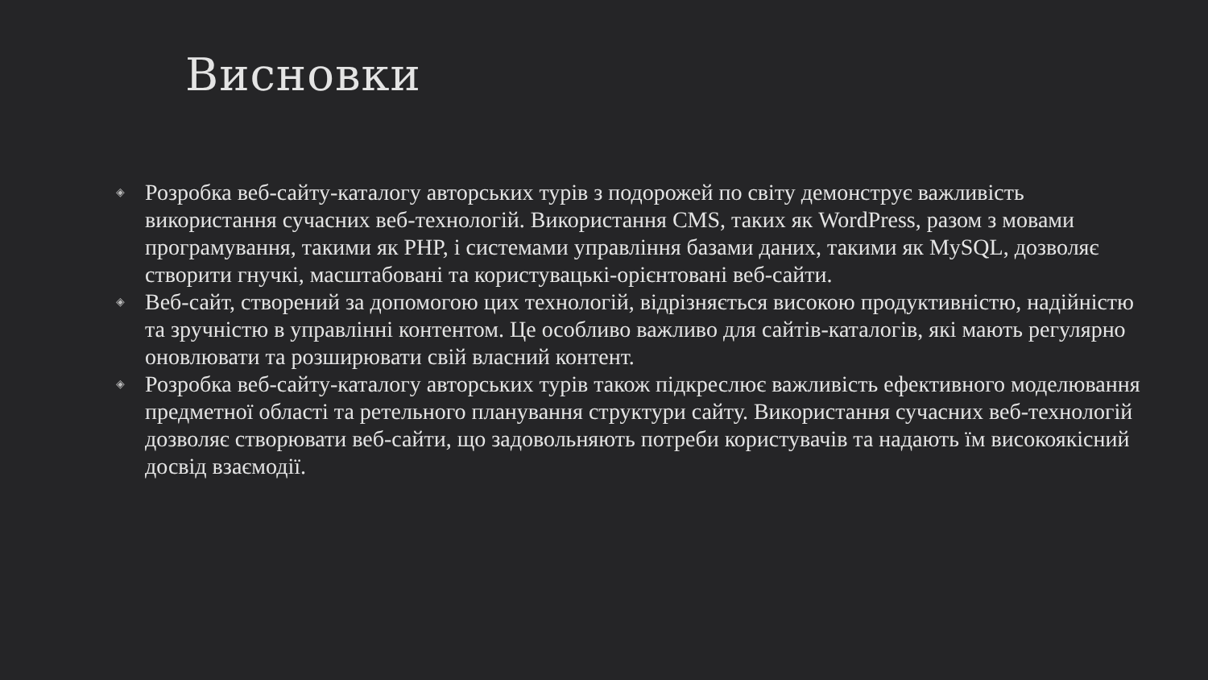Висновки
◈ Розробка веб-сайту-каталогу авторських турів з подорожей по світу демонструє важливість використання сучасних веб-технологій. Використання CMS, таких як WordPress, разом з мовами програмування, такими як PHP, і системами управління базами даних, такими як MySQL, дозволяє створити гнучкі, масштабовані та користувацькі-орієнтовані веб-сайти.
◈ Веб-сайт, створений за допомогою цих технологій, відрізняється високою продуктивністю, надійністю та зручністю в управлінні контентом. Це особливо важливо для сайтів-каталогів, які мають регулярно оновлювати та розширювати свій власний контент.
◈ Розробка веб-сайту-каталогу авторських турів також підкреслює важливість ефективного моделювання предметної області та ретельного планування структури сайту. Використання сучасних веб-технологій дозволяє створювати веб-сайти, що задовольняють потреби користувачів та надають їм високоякісний досвід взаємодії.